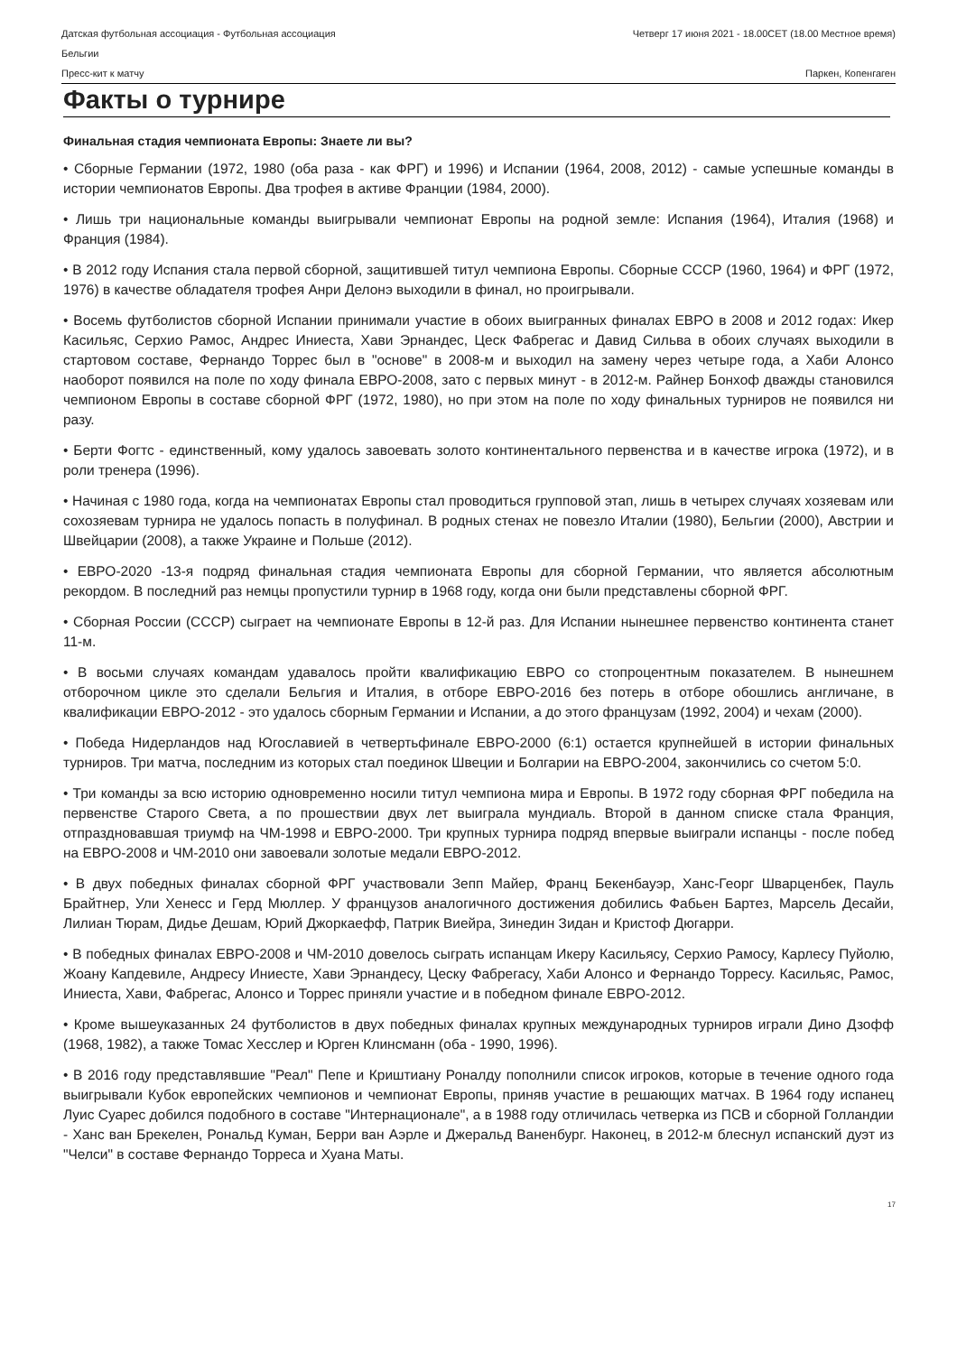Датская футбольная ассоциация - Футбольная ассоциация
Бельгии
Четверг 17 июня 2021 - 18.00CET (18.00 Местное время)
Пресс-кит к матчу Паркен, Копенгаген
Факты о турнире
Финальная стадия чемпионата Европы: Знаете ли вы?
• Сборные Германии (1972, 1980 (оба раза - как ФРГ) и 1996) и Испании (1964, 2008, 2012) - самые успешные команды в истории чемпионатов Европы. Два трофея в активе Франции (1984, 2000).
• Лишь три национальные команды выигрывали чемпионат Европы на родной земле: Испания (1964), Италия (1968) и Франция (1984).
• В 2012 году Испания стала первой сборной, защитившей титул чемпиона Европы. Сборные СССР (1960, 1964) и ФРГ (1972, 1976) в качестве обладателя трофея Анри Делонэ выходили в финал, но проигрывали.
• Восемь футболистов сборной Испании принимали участие в обоих выигранных финалах ЕВРО в 2008 и 2012 годах: Икер Касильяс, Серхио Рамос, Андрес Иниеста, Хави Эрнандес, Цеск Фабрегас и Давид Сильва в обоих случаях выходили в стартовом составе, Фернандо Торрес был в "основе" в 2008-м и выходил на замену через четыре года, а Хаби Алонсо наоборот появился на поле по ходу финала ЕВРО-2008, зато с первых минут - в 2012-м. Райнер Бонхоф дважды становился чемпионом Европы в составе сборной ФРГ (1972, 1980), но при этом на поле по ходу финальных турниров не появился ни разу.
• Берти Фогтс - единственный, кому удалось завоевать золото континентального первенства и в качестве игрока (1972), и в роли тренера (1996).
• Начиная с 1980 года, когда на чемпионатах Европы стал проводиться групповой этап, лишь в четырех случаях хозяевам или сохозяевам турнира не удалось попасть в полуфинал. В родных стенах не повезло Италии (1980), Бельгии (2000), Австрии и Швейцарии (2008), а также Украине и Польше (2012).
• ЕВРО-2020 -13-я подряд финальная стадия чемпионата Европы для сборной Германии, что является абсолютным рекордом. В последний раз немцы пропустили турнир в 1968 году, когда они были представлены сборной ФРГ.
• Сборная России (СССР) сыграет на чемпионате Европы в 12-й раз. Для Испании нынешнее первенство континента станет 11-м.
• В восьми случаях командам удавалось пройти квалификацию ЕВРО со стопроцентным показателем. В нынешнем отборочном цикле это сделали Бельгия и Италия, в отборе ЕВРО-2016 без потерь в отборе обошлись англичане, в квалификации ЕВРО-2012 - это удалось сборным Германии и Испании, а до этого французам (1992, 2004) и чехам (2000).
• Победа Нидерландов над Югославией в четвертьфинале ЕВРО-2000 (6:1) остается крупнейшей в истории финальных турниров. Три матча, последним из которых стал поединок Швеции и Болгарии на ЕВРО-2004, закончились со счетом 5:0.
• Три команды за всю историю одновременно носили титул чемпиона мира и Европы. В 1972 году сборная ФРГ победила на первенстве Старого Света, а по прошествии двух лет выиграла мундиаль. Второй в данном списке стала Франция, отпраздновавшая триумф на ЧМ-1998 и ЕВРО-2000. Три крупных турнира подряд впервые выиграли испанцы - после побед на ЕВРО-2008 и ЧМ-2010 они завоевали золотые медали ЕВРО-2012.
• В двух победных финалах сборной ФРГ участвовали Зепп Майер, Франц Бекенбауэр, Ханс-Георг Шварценбек, Пауль Брайтнер, Ули Хенесс и Герд Мюллер. У французов аналогичного достижения добились Фабьен Бартез, Марсель Десайи, Лилиан Тюрам, Дидье Дешам, Юрий Джоркаефф, Патрик Виейра, Зинедин Зидан и Кристоф Дюгарри.
• В победных финалах ЕВРО-2008 и ЧМ-2010 довелось сыграть испанцам Икеру Касильясу, Серхио Рамосу, Карлесу Пуйолю, Жоану Капдевиле, Андресу Иниесте, Хави Эрнандесу, Цеску Фабрегасу, Хаби Алонсо и Фернандо Торресу. Касильяс, Рамос, Иниеста, Хави, Фабрегас, Алонсо и Торрес приняли участие и в победном финале ЕВРО-2012.
• Кроме вышеуказанных 24 футболистов в двух победных финалах крупных международных турниров играли Дино Дзофф (1968, 1982), а также Томас Хесслер и Юрген Клинсманн (оба - 1990, 1996).
• В 2016 году представлявшие "Реал" Пепе и Криштиану Роналду пополнили список игроков, которые в течение одного года выигрывали Кубок европейских чемпионов и чемпионат Европы, приняв участие в решающих матчах. В 1964 году испанец Луис Суарес добился подобного в составе "Интернационале", а в 1988 году отличилась четверка из ПСВ и сборной Голландии - Ханс ван Брекелен, Рональд Куман, Берри ван Аэрле и Джеральд Ваненбург. Наконец, в 2012-м блеснул испанский дуэт из "Челси" в составе Фернандо Торреса и Хуана Маты.
17